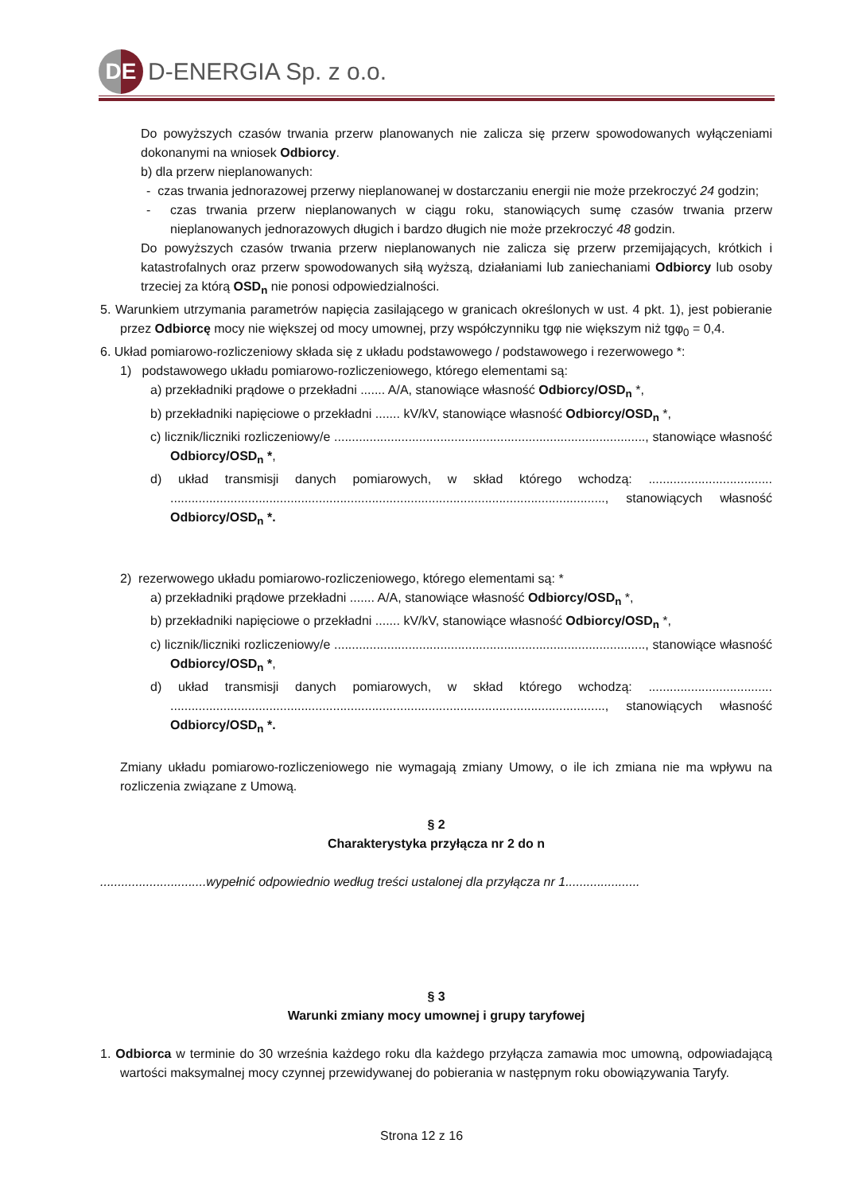DE
D-ENERGIA Sp. z o.o.
Do powyższych czasów trwania przerw planowanych nie zalicza się przerw spowodowanych wyłączeniami dokonanymi na wniosek Odbiorcy.
b) dla przerw nieplanowanych:
- czas trwania jednorazowej przerwy nieplanowanej w dostarczaniu energii nie może przekroczyć 24 godzin;
- czas trwania przerw nieplanowanych w ciągu roku, stanowiących sumę czasów trwania przerw nieplanowanych jednorazowych długich i bardzo długich nie może przekroczyć 48 godzin.
Do powyższych czasów trwania przerw nieplanowanych nie zalicza się przerw przemijających, krótkich i katastrofalnych oraz przerw spowodowanych siłą wyższą, działaniami lub zaniechaniami Odbiorcy lub osoby trzeciej za którą OSD<sub>n</sub> nie ponosi odpowiedzialności.
5. Warunkiem utrzymania parametrów napięcia zasilającego w granicach określonych w ust. 4 pkt. 1), jest pobieranie przez Odbiorcę mocy nie większej od mocy umownej, przy współczynniku tgφ nie większym niż tgφ<sub>0</sub> = 0,4.
6. Układ pomiarowo-rozliczeniowy składa się z układu podstawowego / podstawowego i rezerwowego *:
1) podstawowego układu pomiarowo-rozliczeniowego, którego elementami są:
a) przekładniki prądowe o przekładni ....... A/A, stanowiące własność Odbiorcy/OSD<sub>n</sub> *,
b) przekładniki napięciowe o przekładni ....... kV/kV, stanowiące własność Odbiorcy/OSD<sub>n</sub> *,
c) licznik/liczniki rozliczeniowy/e ........................................................................................, stanowiące własność Odbiorcy/OSD<sub>n</sub> *,
d) układ transmisji danych pomiarowych, w skład którego wchodzą: ................................... ..........................................................................................................................., stanowiących własność Odbiorcy/OSD<sub>n</sub> *.
2) rezerwowego układu pomiarowo-rozliczeniowego, którego elementami są: *
a) przekładniki prądowe przekładni ....... A/A, stanowiące własność Odbiorcy/OSD<sub>n</sub> *,
b) przekładniki napięciowe o przekładni ....... kV/kV, stanowiące własność Odbiorcy/OSD<sub>n</sub> *,
c) licznik/liczniki rozliczeniowy/e ........................................................................................, stanowiące własność Odbiorcy/OSD<sub>n</sub> *,
d) układ transmisji danych pomiarowych, w skład którego wchodzą: ................................... ..........................................................................................................................., stanowiących własność Odbiorcy/OSD<sub>n</sub> *.
Zmiany układu pomiarowo-rozliczeniowego nie wymagają zmiany Umowy, o ile ich zmiana nie ma wpływu na rozliczenia związane z Umową.
§ 2
Charakterystyka przyłącza nr 2 do n
..............................wypełnić odpowiednio według treści ustalonej dla przyłącza nr 1.....................
§ 3
Warunki zmiany mocy umownej i grupy taryfowej
1. Odbiorca w terminie do 30 września każdego roku dla każdego przyłącza zamawia moc umowną, odpowiadającą wartości maksymalnej mocy czynnej przewidywanej do pobierania w następnym roku obowiązywania Taryfy.
Strona 12 z 16